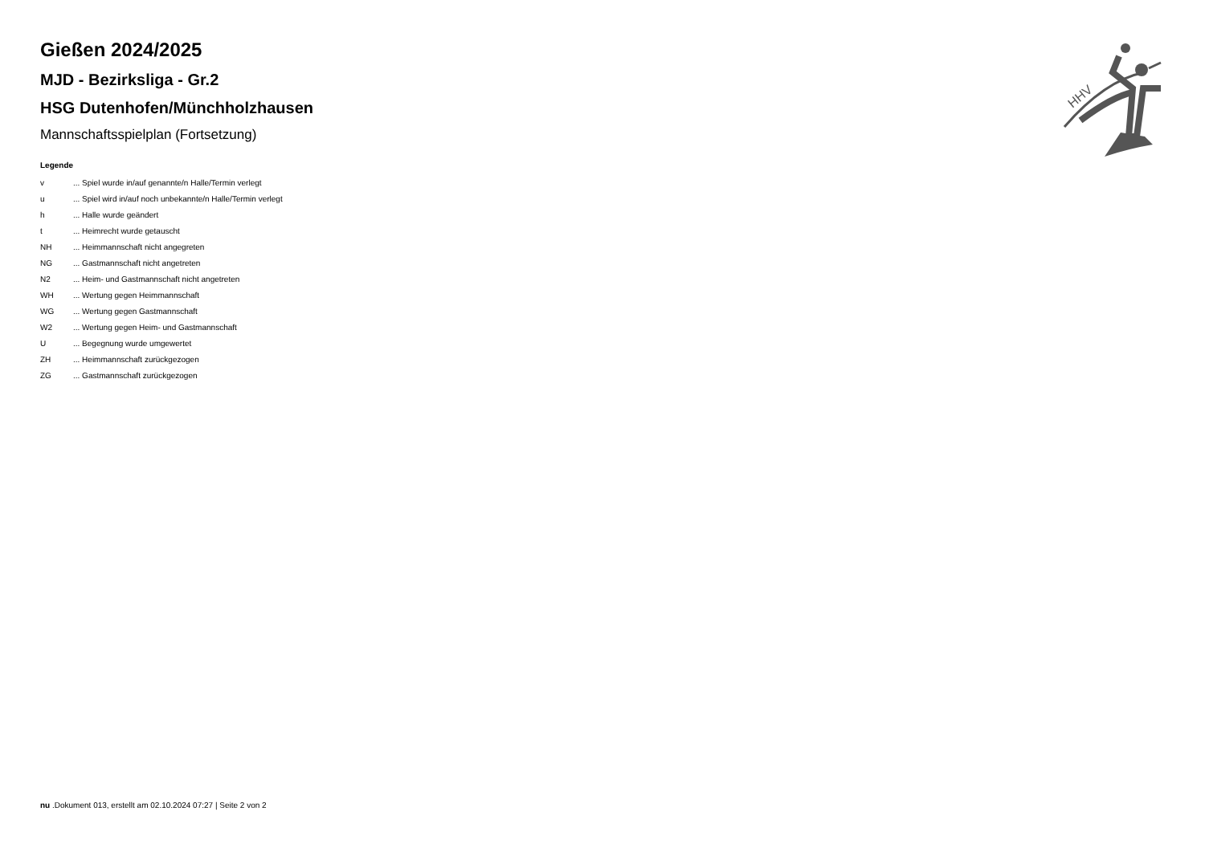Gießen 2024/2025
MJD - Bezirksliga - Gr.2
HSG Dutenhofen/Münchholzhausen
Mannschaftsspielplan (Fortsetzung)
Legende
| v | ... Spiel wurde in/auf genannte/n Halle/Termin verlegt |
| u | ... Spiel wird in/auf noch unbekannte/n Halle/Termin verlegt |
| h | ... Halle wurde geändert |
| t | ... Heimrecht wurde getauscht |
| NH | ... Heimmannschaft nicht angegreten |
| NG | ... Gastmannschaft nicht angetreten |
| N2 | ... Heim- und Gastmannschaft nicht angetreten |
| WH | ... Wertung gegen Heimmannschaft |
| WG | ... Wertung gegen Gastmannschaft |
| W2 | ... Wertung gegen Heim- und Gastmannschaft |
| U | ... Begegnung wurde umgewertet |
| ZH | ... Heimmannschaft zurückgezogen |
| ZG | ... Gastmannschaft zurückgezogen |
HHV
nu .Dokument 013, erstellt am 02.10.2024 07:27 | Seite 2 von 2